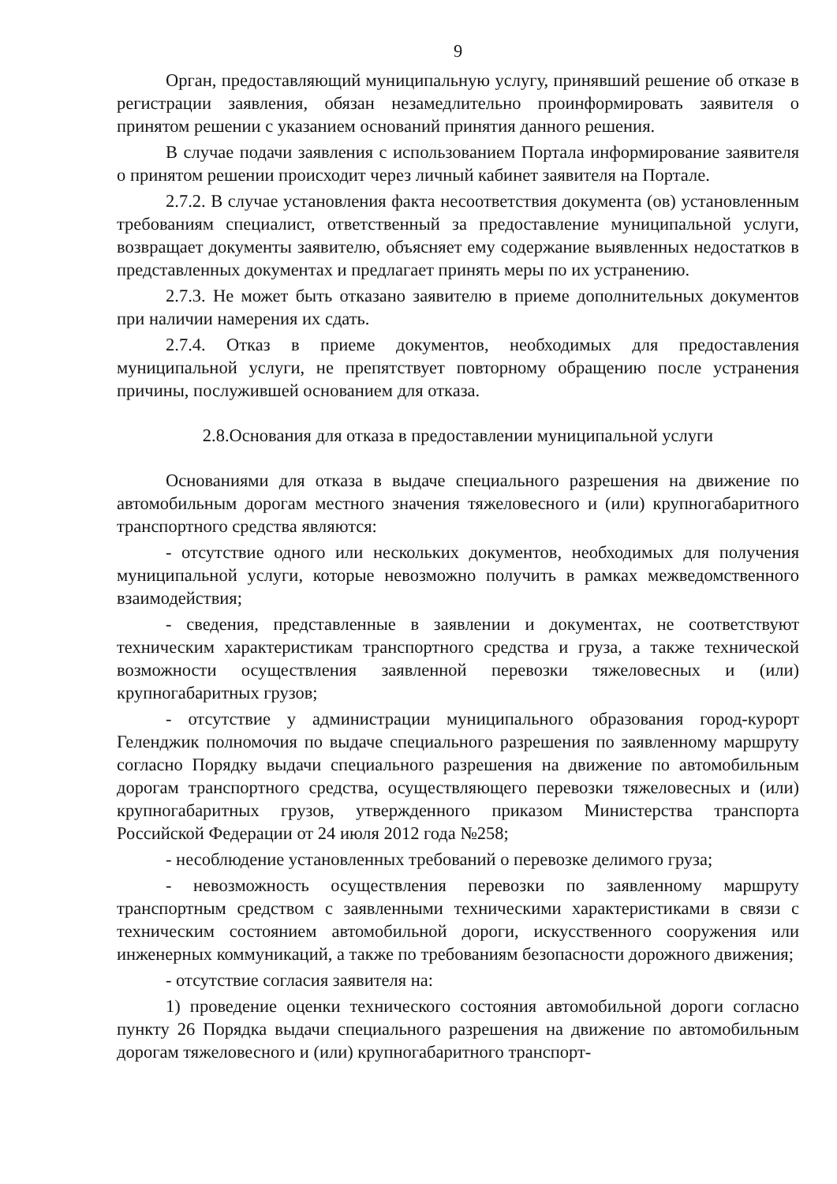9
Орган, предоставляющий муниципальную услугу, принявший решение об отказе в регистрации заявления, обязан незамедлительно проинформировать заявителя о принятом решении с указанием оснований принятия данного решения.
В случае подачи заявления с использованием Портала информирование заявителя о принятом решении происходит через личный кабинет заявителя на Портале.
2.7.2. В случае установления факта несоответствия документа (ов) установленным требованиям специалист, ответственный за предоставление муниципальной услуги, возвращает документы заявителю, объясняет ему содержание выявленных недостатков в представленных документах и предлагает принять меры по их устранению.
2.7.3. Не может быть отказано заявителю в приеме дополнительных документов при наличии намерения их сдать.
2.7.4. Отказ в приеме документов, необходимых для предоставления муниципальной услуги, не препятствует повторному обращению после устранения причины, послужившей основанием для отказа.
2.8.Основания для отказа в предоставлении муниципальной услуги
Основаниями для отказа в выдаче специального разрешения на движение по автомобильным дорогам местного значения тяжеловесного и (или) крупногабаритного транспортного средства являются:
- отсутствие одного или нескольких документов, необходимых для получения муниципальной услуги, которые невозможно получить в рамках межведомственного взаимодействия;
- сведения, представленные в заявлении и документах, не соответствуют техническим характеристикам транспортного средства и груза, а также технической возможности осуществления заявленной перевозки тяжеловесных и (или) крупногабаритных грузов;
- отсутствие у администрации муниципального образования город-курорт Геленджик полномочия по выдаче специального разрешения по заявленному маршруту согласно Порядку выдачи специального разрешения на движение по автомобильным дорогам транспортного средства, осуществляющего перевозки тяжеловесных и (или) крупногабаритных грузов, утвержденного приказом Министерства транспорта Российской Федерации от 24 июля 2012 года №258;
- несоблюдение установленных требований о перевозке делимого груза;
- невозможность осуществления перевозки по заявленному маршруту транспортным средством с заявленными техническими характеристиками в связи с техническим состоянием автомобильной дороги, искусственного сооружения или инженерных коммуникаций, а также по требованиям безопасности дорожного движения;
- отсутствие согласия заявителя на:
1) проведение оценки технического состояния автомобильной дороги согласно пункту 26 Порядка выдачи специального разрешения на движение по автомобильным дорогам тяжеловесного и (или) крупногабаритного транспорт-